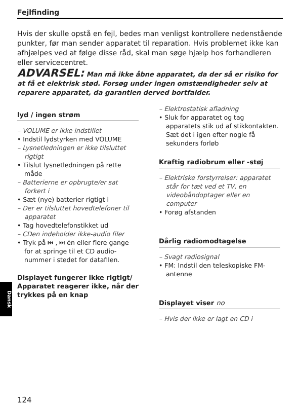Fejlfinding
Hvis der skulle opstå en fejl, bedes man venligst kontrollere nedenstående punkter, før man sender apparatet til reparation. Hvis problemet ikke kan afhjælpes ved at følge disse råd, skal man søge hjælp hos forhandleren eller servicecentret.
ADVARSEL: Man må ikke åbne apparatet, da der så er risiko for at få et elektrisk stød. Forsøg under ingen omstændigheder selv at reparere apparatet, da garantien derved bortfalder.
lyd / ingen strøm
– VOLUME er ikke indstillet
• Indstil lydstyrken med VOLUME
– Lysnetledningen er ikke tilsluttet rigtigt
• Tilslut lysnetledningen på rette måde
– Batterierne er opbrugte/er sat forkert i
• Sæt (nye) batterier rigtigt i
– Der er tilsluttet hovedtelefoner til apparatet
• Tag hovedtelefonstikket ud
– CDen indeholder ikke-audio filer
• Tryk på ⏮ , ⏭ én eller flere gange for at springe til et CD audio-nummer i stedet for datafilen.
Displayet fungerer ikke rigtigt/ Apparatet reagerer ikke, når der trykkes på en knap
– Elektrostatisk afladning
• Sluk for apparatet og tag apparatets stik ud af stikkontakten. Sæt det i igen efter nogle få sekunders forløb
Kraftig radiobrum eller -støj
– Elektriske forstyrrelser: apparatet står for tæt ved et TV, en videobåndoptager eller en computer
• Forøg afstanden
Dårlig radiomodtagelse
– Svagt radiosignal
• FM: Indstil den teleskopiske FM-antenne
Displayet viser no
– Hvis der ikke er lagt en CD i
Dansk
124